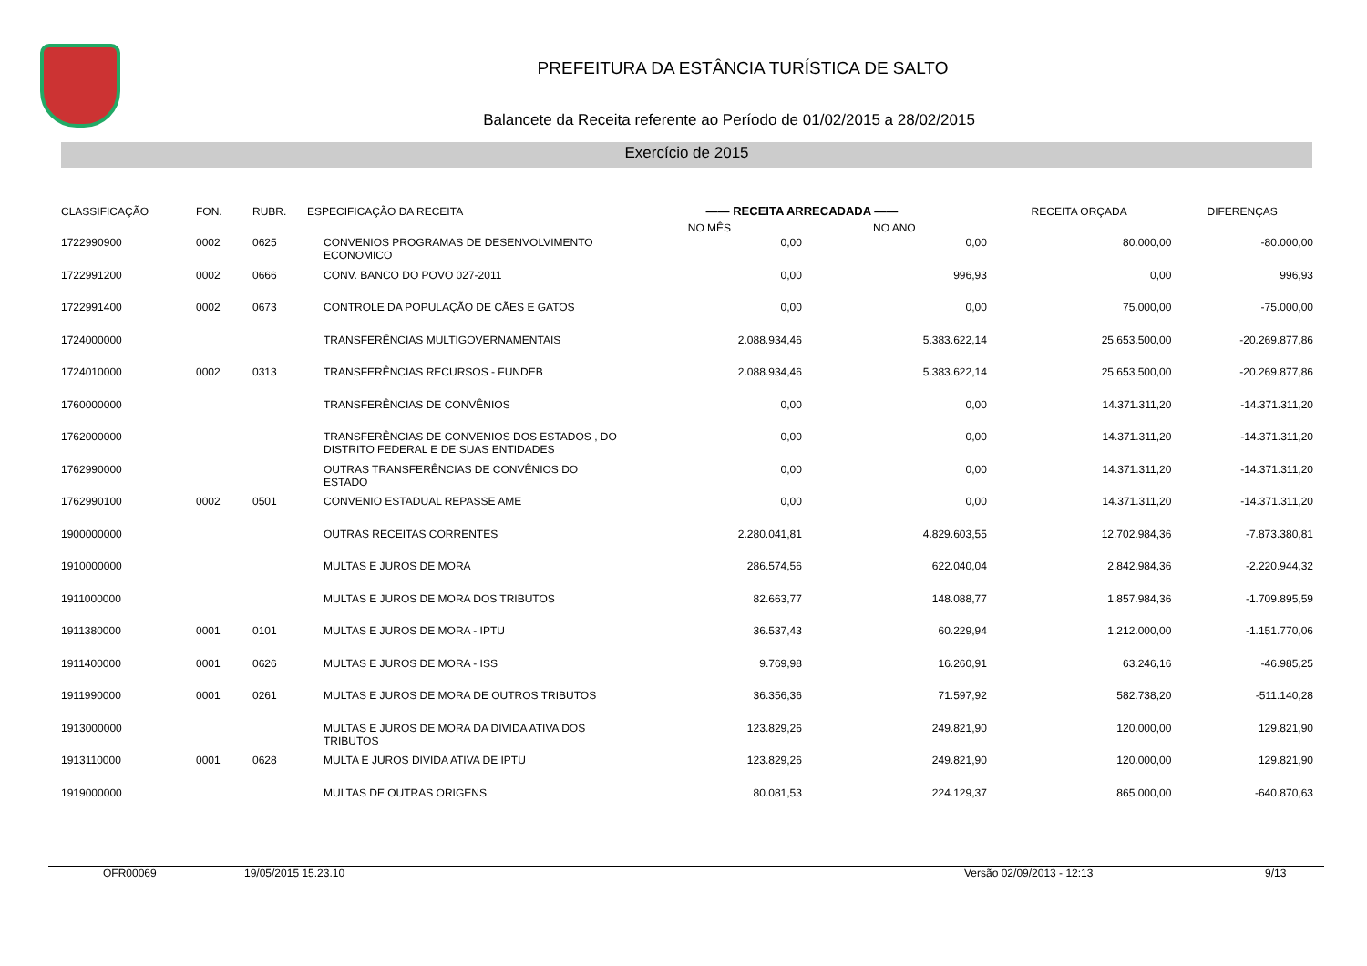PREFEITURA DA ESTÂNCIA TURÍSTICA DE SALTO
Balancete da Receita referente ao Período de 01/02/2015 a 28/02/2015
Exercício de 2015
| CLASSIFICAÇÃO | FON. | RUBR. | ESPECIFICAÇÃO DA RECEITA | —— RECEITA ARRECADADA —— | | RECEITA ORÇADA | DIFERENÇAS |
| --- | --- | --- | --- | --- | --- | --- | --- |
| | | | | NO MÊS | NO ANO | | |
| 1722990900 | 0002 | 0625 | CONVENIOS PROGRAMAS DE DESENVOLVIMENTO ECONOMICO | 0,00 | 0,00 | 80.000,00 | -80.000,00 |
| 1722991200 | 0002 | 0666 | CONV. BANCO DO POVO 027-2011 | 0,00 | 996,93 | 0,00 | 996,93 |
| 1722991400 | 0002 | 0673 | CONTROLE DA POPULAÇÃO DE CÃES E GATOS | 0,00 | 0,00 | 75.000,00 | -75.000,00 |
| 1724000000 | | | TRANSFERÊNCIAS MULTIGOVERNAMENTAIS | 2.088.934,46 | 5.383.622,14 | 25.653.500,00 | -20.269.877,86 |
| 1724010000 | 0002 | 0313 | TRANSFERÊNCIAS RECURSOS - FUNDEB | 2.088.934,46 | 5.383.622,14 | 25.653.500,00 | -20.269.877,86 |
| 1760000000 | | | TRANSFERÊNCIAS DE CONVÊNIOS | 0,00 | 0,00 | 14.371.311,20 | -14.371.311,20 |
| 1762000000 | | | TRANSFERÊNCIAS DE CONVENIOS DOS ESTADOS , DO DISTRITO FEDERAL E DE SUAS ENTIDADES | 0,00 | 0,00 | 14.371.311,20 | -14.371.311,20 |
| 1762990000 | | | OUTRAS TRANSFERÊNCIAS DE CONVÊNIOS DO ESTADO | 0,00 | 0,00 | 14.371.311,20 | -14.371.311,20 |
| 1762990100 | 0002 | 0501 | CONVENIO ESTADUAL REPASSE AME | 0,00 | 0,00 | 14.371.311,20 | -14.371.311,20 |
| 1900000000 | | | OUTRAS RECEITAS CORRENTES | 2.280.041,81 | 4.829.603,55 | 12.702.984,36 | -7.873.380,81 |
| 1910000000 | | | MULTAS E JUROS DE MORA | 286.574,56 | 622.040,04 | 2.842.984,36 | -2.220.944,32 |
| 1911000000 | | | MULTAS E JUROS DE MORA DOS TRIBUTOS | 82.663,77 | 148.088,77 | 1.857.984,36 | -1.709.895,59 |
| 1911380000 | 0001 | 0101 | MULTAS E JUROS DE MORA - IPTU | 36.537,43 | 60.229,94 | 1.212.000,00 | -1.151.770,06 |
| 1911400000 | 0001 | 0626 | MULTAS E JUROS DE MORA - ISS | 9.769,98 | 16.260,91 | 63.246,16 | -46.985,25 |
| 1911990000 | 0001 | 0261 | MULTAS E JUROS DE MORA DE OUTROS TRIBUTOS | 36.356,36 | 71.597,92 | 582.738,20 | -511.140,28 |
| 1913000000 | | | MULTAS E JUROS DE MORA DA DIVIDA ATIVA DOS TRIBUTOS | 123.829,26 | 249.821,90 | 120.000,00 | 129.821,90 |
| 1913110000 | 0001 | 0628 | MULTA E JUROS DIVIDA ATIVA DE IPTU | 123.829,26 | 249.821,90 | 120.000,00 | 129.821,90 |
| 1919000000 | | | MULTAS DE OUTRAS ORIGENS | 80.081,53 | 224.129,37 | 865.000,00 | -640.870,63 |
OFR00069 19/05/2015 15.23.10 Versão 02/09/2013 - 12:13 9/13